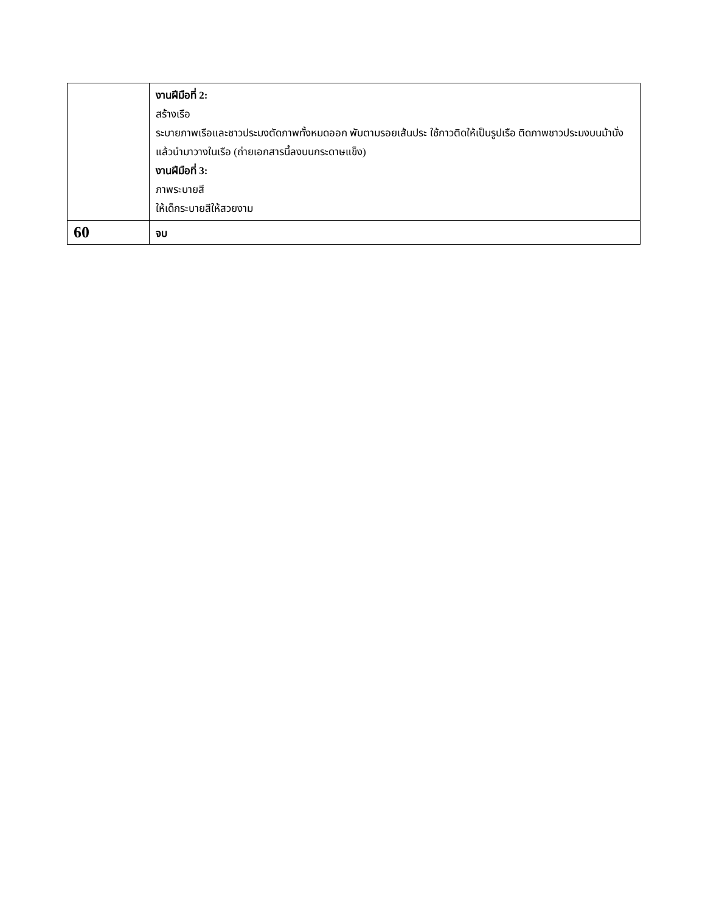| | งานฝีมือที่ 2: สร้างเรือ ระบายภาพเรือและชาวประมงตัดภาพทั้งหมดออก พับตามรอยเส้นประ ใช้กาวติดให้เป็นรูปเรือ ติดภาพชาวประมงบนม้านั่ง แล้วนำมาวางในเรือ (ถ่ายเอกสารนี้ลงบนกระดาษแข็ง) งานฝีมือที่ 3: ภาพระบายสี ให้เด็กระบายสีให้สวยงาม |
| 60 | จบ |